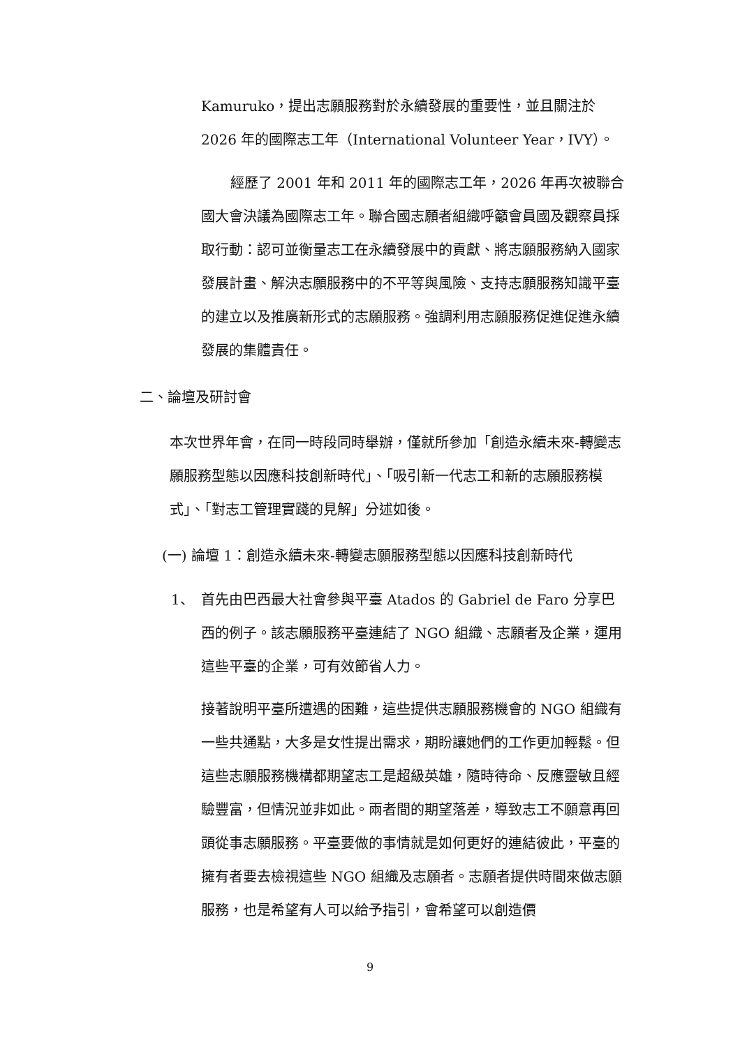Kamuruko，提出志願服務對於永續發展的重要性，並且關注於 2026 年的國際志工年（International Volunteer Year，IVY）。
經歷了 2001 年和 2011 年的國際志工年，2026 年再次被聯合國大會決議為國際志工年。聯合國志願者組織呼籲會員國及觀察員採取行動：認可並衡量志工在永續發展中的貢獻、將志願服務納入國家發展計畫、解決志願服務中的不平等與風險、支持志願服務知識平臺的建立以及推廣新形式的志願服務。強調利用志願服務促進促進永續發展的集體責任。
二、論壇及研討會
本次世界年會，在同一時段同時舉辦，僅就所參加「創造永續未來-轉變志願服務型態以因應科技創新時代」、「吸引新一代志工和新的志願服務模式」、「對志工管理實踐的見解」分述如後。
(一) 論壇 1：創造永續未來-轉變志願服務型態以因應科技創新時代
1、
首先由巴西最大社會參與平臺 Atados 的 Gabriel de Faro 分享巴西的例子。該志願服務平臺連結了 NGO 組織、志願者及企業，運用這些平臺的企業，可有效節省人力。
接著說明平臺所遭遇的困難，這些提供志願服務機會的 NGO 組織有一些共通點，大多是女性提出需求，期盼讓她們的工作更加輕鬆。但這些志願服務機構都期望志工是超級英雄，隨時待命、反應靈敏且經驗豐富，但情況並非如此。兩者間的期望落差，導致志工不願意再回頭從事志願服務。平臺要做的事情就是如何更好的連結彼此，平臺的擁有者要去檢視這些 NGO 組織及志願者。志願者提供時間來做志願服務，也是希望有人可以給予指引，會希望可以創造價
9